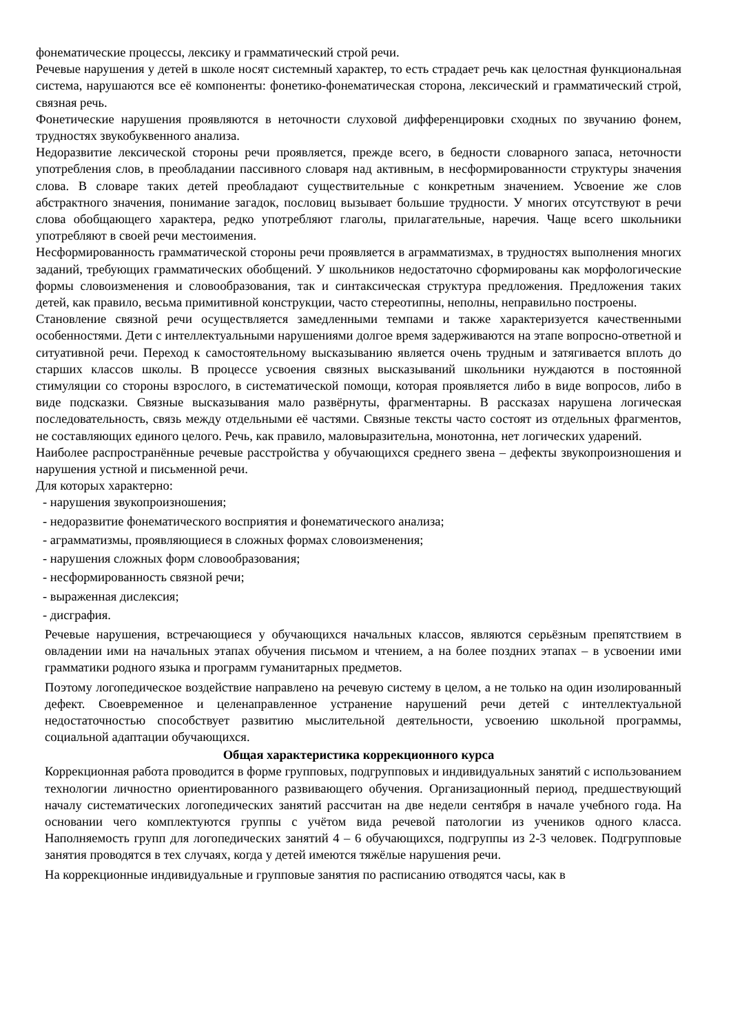фонематические процессы, лексику и грамматический строй речи.
Речевые нарушения у детей в школе носят системный характер, то есть страдает речь как целостная функциональная система, нарушаются все её компоненты: фонетико-фонематическая сторона, лексический и грамматический строй, связная речь.
Фонетические нарушения проявляются в неточности слуховой дифференцировки сходных по звучанию фонем, трудностях звукобуквенного анализа.
Недоразвитие лексической стороны речи проявляется, прежде всего, в бедности словарного запаса, неточности употребления слов, в преобладании пассивного словаря над активным, в несформированности структуры значения слова. В словаре таких детей преобладают существительные с конкретным значением. Усвоение же слов абстрактного значения, понимание загадок, пословиц вызывает большие трудности. У многих отсутствуют в речи слова обобщающего характера, редко употребляют глаголы, прилагательные, наречия. Чаще всего школьники употребляют в своей речи местоимения.
Несформированность грамматической стороны речи проявляется в аграмматизмах, в трудностях выполнения многих заданий, требующих грамматических обобщений. У школьников недостаточно сформированы как морфологические формы словоизменения и словообразования, так и синтаксическая структура предложения. Предложения таких детей, как правило, весьма примитивной конструкции, часто стереотипны, неполны, неправильно построены.
Становление связной речи осуществляется замедленными темпами и также характеризуется качественными особенностями. Дети с интеллектуальными нарушениями долгое время задерживаются на этапе вопросно-ответной и ситуативной речи. Переход к самостоятельному высказыванию является очень трудным и затягивается вплоть до старших классов школы. В процессе усвоения связных высказываний школьники нуждаются в постоянной стимуляции со стороны взрослого, в систематической помощи, которая проявляется либо в виде вопросов, либо в виде подсказки. Связные высказывания мало развёрнуты, фрагментарны. В рассказах нарушена логическая последовательность, связь между отдельными её частями. Связные тексты часто состоят из отдельных фрагментов, не составляющих единого целого. Речь, как правило, маловыразительна, монотонна, нет логических ударений.
Наиболее распространённые речевые расстройства у обучающихся среднего звена – дефекты звукопроизношения и нарушения устной и письменной речи.
Для которых характерно:
- нарушения звукопроизношения;
- недоразвитие фонематического восприятия и фонематического анализа;
- аграмматизмы, проявляющиеся в сложных формах словоизменения;
- нарушения сложных форм словообразования;
- несформированность связной речи;
- выраженная дислексия;
- дисграфия.
Речевые нарушения, встречающиеся у обучающихся начальных классов, являются серьёзным препятствием в овладении ими на начальных этапах обучения письмом и чтением, а на более поздних этапах – в усвоении ими грамматики родного языка и программ гуманитарных предметов.
Поэтому логопедическое воздействие направлено на речевую систему в целом, а не только на один изолированный дефект. Своевременное и целенаправленное устранение нарушений речи детей с интеллектуальной недостаточностью способствует развитию мыслительной деятельности, усвоению школьной программы, социальной адаптации обучающихся.
Общая характеристика коррекционного курса
Коррекционная работа проводится в форме групповых, подгрупповых и индивидуальных занятий с использованием технологии личностно ориентированного развивающего обучения. Организационный период, предшествующий началу систематических логопедических занятий рассчитан на две недели сентября в начале учебного года. На основании чего комплектуются группы с учётом вида речевой патологии из учеников одного класса. Наполняемость групп для логопедических занятий 4 – 6 обучающихся, подгруппы из 2-3 человек. Подгрупповые занятия проводятся в тех случаях, когда у детей имеются тяжёлые нарушения речи.
На коррекционные индивидуальные и групповые занятия по расписанию отводятся часы, как в